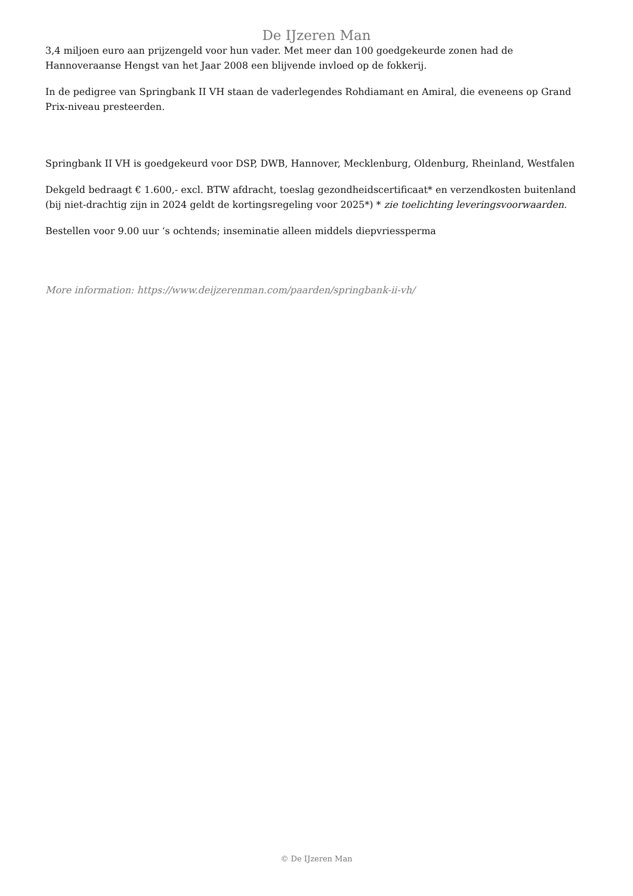De IJzeren Man
3,4 miljoen euro aan prijzengeld voor hun vader. Met meer dan 100 goedgekeurde zonen had de Hannoveraanse Hengst van het Jaar 2008 een blijvende invloed op de fokkerij.
In de pedigree van Springbank II VH staan de vaderlegendes Rohdiamant en Amiral, die eveneens op Grand Prix-niveau presteerden.
Springbank II VH is goedgekeurd voor DSP, DWB, Hannover, Mecklenburg, Oldenburg, Rheinland, Westfalen
Dekgeld bedraagt € 1.600,- excl. BTW afdracht, toeslag gezondheidscertificaat* en verzendkosten buitenland (bij niet-drachtig zijn in 2024 geldt de kortingsregeling voor 2025*) * zie toelichting leveringsvoorwaarden.
Bestellen voor 9.00 uur ‘s ochtends; inseminatie alleen middels diepvriessperma
More information: https://www.deijzerenman.com/paarden/springbank-ii-vh/
© De IJzeren Man